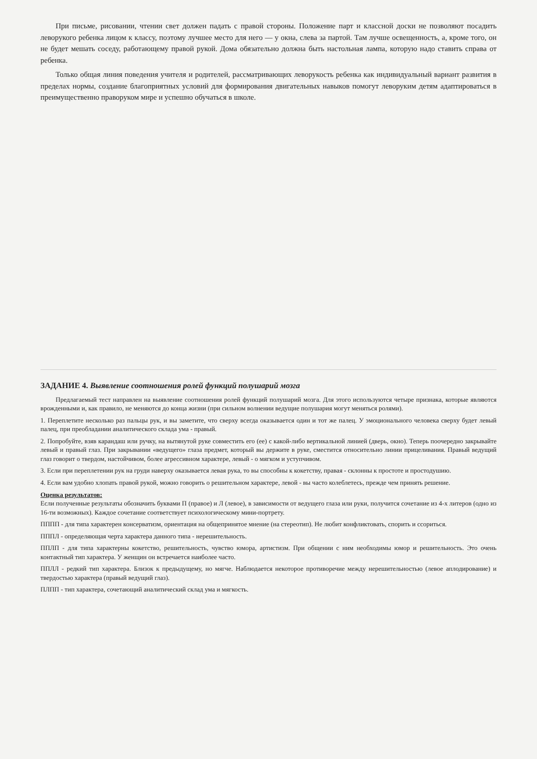При письме, рисовании, чтении свет должен падать с правой стороны. Положение парт и классной доски не позволяют посадить леворукого ребенка лицом к классу, поэтому лучшее место для него — у окна, слева за партой. Там лучше освещенность, а, кроме того, он не будет мешать соседу, работающему правой рукой. Дома обязательно должна быть настольная лампа, которую надо ставить справа от ребенка.
Только общая линия поведения учителя и родителей, рассматривающих леворукость ребенка как индивидуальный вариант развития в пределах нормы, создание благоприятных условий для формирования двигательных навыков помогут леворуким детям адаптироваться в преимущественно праворуком мире и успешно обучаться в школе.
ЗАДАНИЕ 4. Выявление соотношения ролей функций полушарий мозга
Предлагаемый тест направлен на выявление соотношения ролей функций полушарий мозга. Для этого используются четыре признака, которые являются врожденными и, как правило, не меняются до конца жизни (при сильном волнении ведущие полушария могут меняться ролями).
1. Переплетите несколько раз пальцы рук, и вы заметите, что сверху всегда оказывается один и тот же палец. У эмоционального человека сверху будет левый палец, при преобладании аналитического склада ума - правый.
2. Попробуйте, взяв карандаш или ручку, на вытянутой руке совместить его (ее) с какой-либо вертикальной линией (дверь, окно). Теперь поочередно закрывайте левый и правый глаз. При закрывании «ведущего» глаза предмет, который вы держите в руке, сместится относительно линии прицеливания. Правый ведущий глаз говорит о твердом, настойчивом, более агрессивном характере, левый - о мягком и уступчивом.
3. Если при переплетении рук на груди наверху оказывается левая рука, то вы способны к кокетству, правая - склонны к простоте и простодушию.
4. Если вам удобно хлопать правой рукой, можно говорить о решительном характере, левой - вы часто колеблетесь, прежде чем принять решение.
Оценка результатов:
Если полученные результаты обозначить буквами П (правое) и Л (левое), в зависимости от ведущего глаза или руки, получится сочетание из 4-х литеров (одно из 16-ти возможных). Каждое сочетание соответствует психологическому мини-портрету.
ПППП - для типа характерен консерватизм, ориентация на общепринятое мнение (на стереотип). Не любит конфликтовать, спорить и ссориться.
ПППЛ - определяющая черта характера данного типа - нерешительность.
ППЛП - для типа характерны кокетство, решительность, чувство юмора, артистизм. При общении с ним необходимы юмор и решительность. Это очень контактный тип характера. У женщин он встречается наиболее часто.
ППЛЛ - редкий тип характера. Близок к предыдущему, но мягче. Наблюдается некоторое противоречие между нерешительностью (левое аплодирование) и твердостью характера (правый ведущий глаз).
ПЛПП - тип характера, сочетающий аналитический склад ума и мягкость.